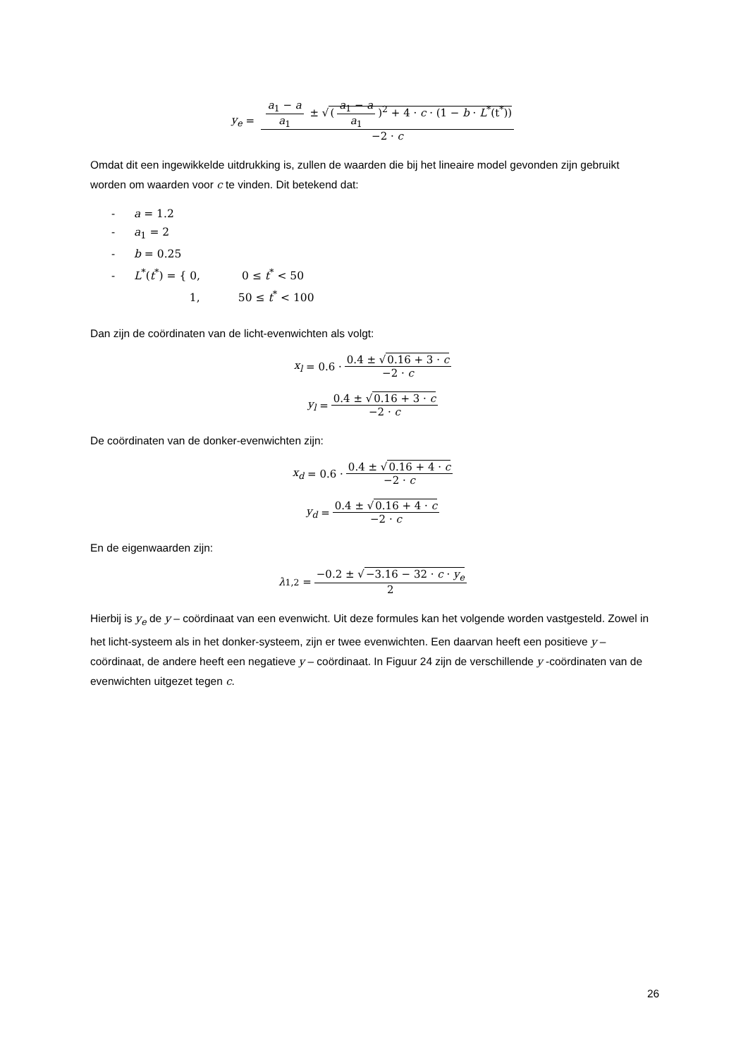y<sub>e</sub> = a<sub>1</sub> − a a<sub>1</sub> ± √(a<sub>1</sub> − a a<sub>1</sub>)<sup>2</sup> + 4 · c · (1 − b · L<sup>*</sup>(t<sup>*</sup>)) −2 · c
Omdat dit een ingewikkelde uitdrukking is, zullen de waarden die bij het lineaire model gevonden zijn gebruikt worden om waarden voor c te vinden. Dit betekend dat:
- a = 1.2
- a<sub>1</sub> = 2
- b = 0.25
- L<sup>*</sup>(t<sup>*</sup>) = { 0, 0 ≤ t<sup>*</sup> < 50
1, 50 ≤ t<sup>*</sup> < 100
Dan zijn de coördinaten van de licht-evenwichten als volgt:
x<sub>l</sub> = 0.6 · 0.4 ± √0.16 + 3 · c −2 · c
y<sub>l</sub> = 0.4 ± √0.16 + 3 · c −2 · c
De coördinaten van de donker-evenwichten zijn:
x<sub>d</sub> = 0.6 · 0.4 ± √0.16 + 4 · c −2 · c
y<sub>d</sub> = 0.4 ± √0.16 + 4 · c −2 · c
En de eigenwaarden zijn:
λ<sub>1,2</sub> = −0.2 ± √−3.16 − 32 · c · y<sub>e</sub> 2
Hierbij is y<sub>e</sub> de y – coördinaat van een evenwicht. Uit deze formules kan het volgende worden vastgesteld. Zowel in het licht-systeem als in het donker-systeem, zijn er twee evenwichten. Een daarvan heeft een positieve y – coördinaat, de andere heeft een negatieve y – coördinaat. In Figuur 24 zijn de verschillende y -coördinaten van de evenwichten uitgezet tegen c.
26